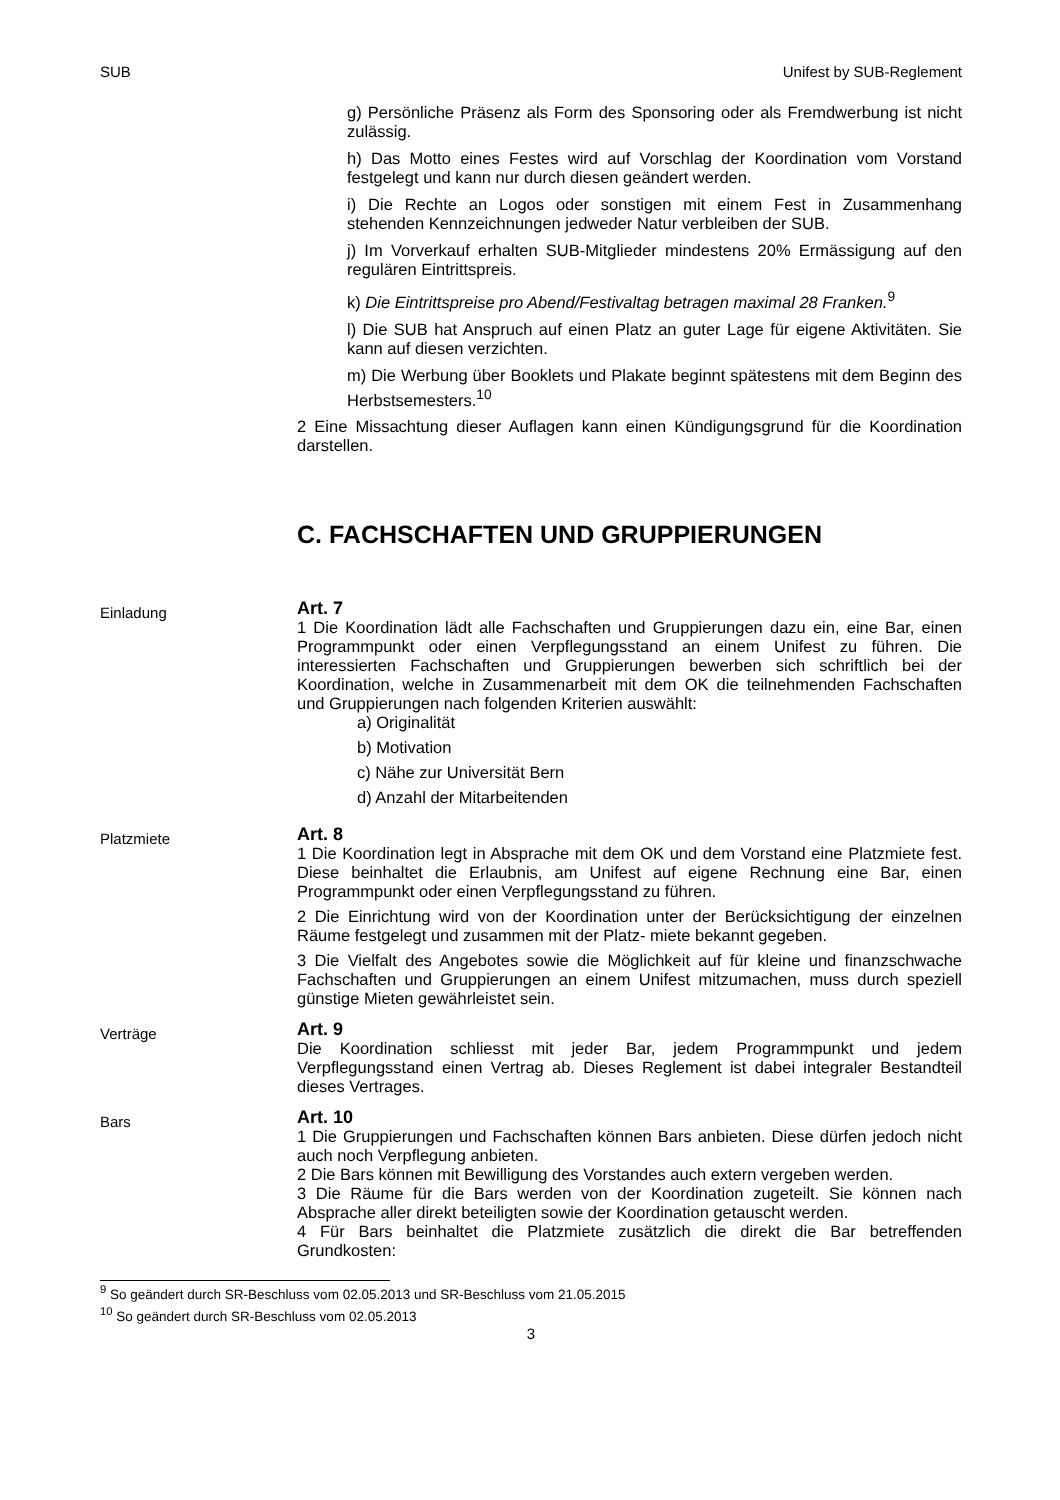SUB Unifest by SUB-Reglement
g) Persönliche Präsenz als Form des Sponsoring oder als Fremdwerbung ist nicht zulässig.
h) Das Motto eines Festes wird auf Vorschlag der Koordination vom Vorstand festgelegt und kann nur durch diesen geändert werden.
i) Die Rechte an Logos oder sonstigen mit einem Fest in Zusammenhang stehenden Kennzeichnungen jedweder Natur verbleiben der SUB.
j) Im Vorverkauf erhalten SUB-Mitglieder mindestens 20% Ermässigung auf den regulären Eintrittspreis.
k) Die Eintrittspreise pro Abend/Festivaltag betragen maximal 28 Franken.<sup>9</sup>
l) Die SUB hat Anspruch auf einen Platz an guter Lage für eigene Aktivitäten. Sie kann auf diesen verzichten.
m) Die Werbung über Booklets und Plakate beginnt spätestens mit dem Beginn des Herbstsemesters.<sup>10</sup>
2 Eine Missachtung dieser Auflagen kann einen Kündigungsgrund für die Koordination darstellen.
C. FACHSCHAFTEN UND GRUPPIERUNGEN
Einladung
Art. 7
1 Die Koordination lädt alle Fachschaften und Gruppierungen dazu ein, eine Bar, einen Programmpunkt oder einen Verpflegungsstand an einem Unifest zu führen. Die interessierten Fachschaften und Gruppierungen bewerben sich schriftlich bei der Koordination, welche in Zusammenarbeit mit dem OK die teilnehmenden Fachschaften und Gruppierungen nach folgenden Kriterien auswählt:
a) Originalität
b) Motivation
c) Nähe zur Universität Bern
d) Anzahl der Mitarbeitenden
Platzmiete
Art. 8
1 Die Koordination legt in Absprache mit dem OK und dem Vorstand eine Platzmiete fest. Diese beinhaltet die Erlaubnis, am Unifest auf eigene Rechnung eine Bar, einen Programmpunkt oder einen Verpflegungsstand zu führen.
2 Die Einrichtung wird von der Koordination unter der Berücksichtigung der einzelnen Räume festgelegt und zusammen mit der Platz- miete bekannt gegeben.
3 Die Vielfalt des Angebotes sowie die Möglichkeit auf für kleine und finanzschwache Fachschaften und Gruppierungen an einem Unifest mitzumachen, muss durch speziell günstige Mieten gewährleistet sein.
Verträge
Art. 9
Die Koordination schliesst mit jeder Bar, jedem Programmpunkt und jedem Verpflegungsstand einen Vertrag ab. Dieses Reglement ist dabei integraler Bestandteil dieses Vertrages.
Bars
Art. 10
1 Die Gruppierungen und Fachschaften können Bars anbieten. Diese dürfen jedoch nicht auch noch Verpflegung anbieten.
2 Die Bars können mit Bewilligung des Vorstandes auch extern vergeben werden.
3 Die Räume für die Bars werden von der Koordination zugeteilt. Sie können nach Absprache aller direkt beteiligten sowie der Koordination getauscht werden.
4 Für Bars beinhaltet die Platzmiete zusätzlich die direkt die Bar betreffenden Grundkosten:
<sup>9</sup> So geändert durch SR-Beschluss vom 02.05.2013 und SR-Beschluss vom 21.05.2015
<sup>10</sup> So geändert durch SR-Beschluss vom 02.05.2013
3